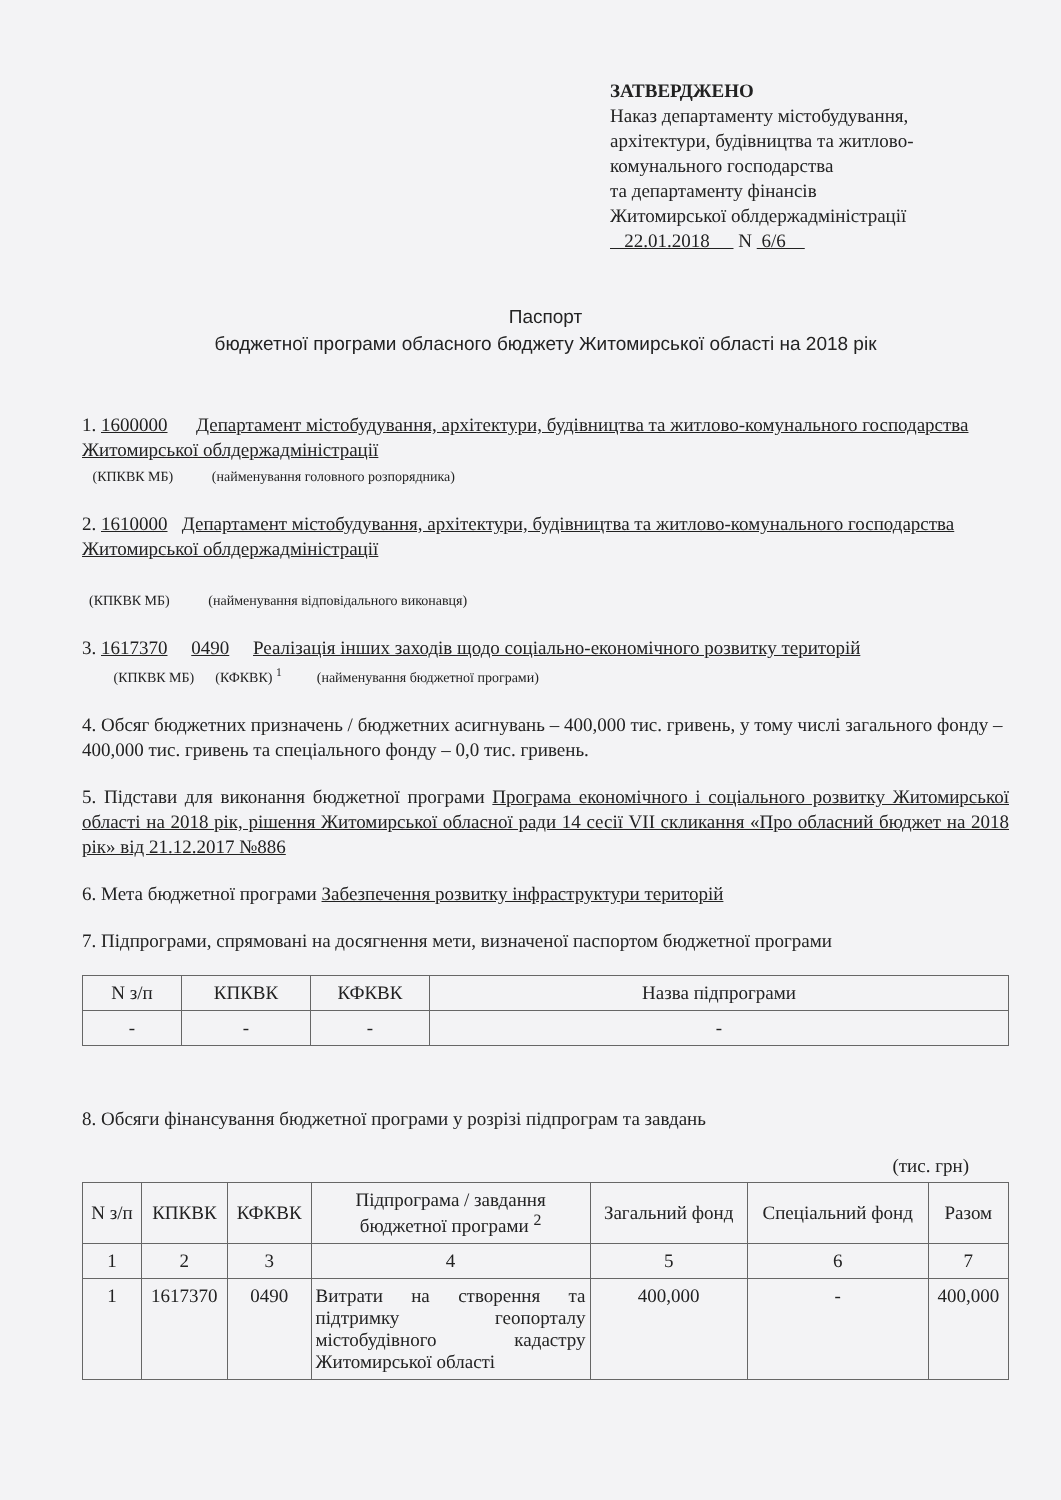ЗАТВЕРДЖЕНО
Наказ департаменту містобудування, архітектури, будівництва та житлово-комунального господарства
та департаменту фінансів
Житомирської облдержадміністрації
22.01.2018 N 6/6
Паспорт
бюджетної програми обласного бюджету Житомирської області на 2018 рік
1. 1600000 Департамент містобудування, архітектури, будівництва та житлово-комунального господарства Житомирської облдержадміністрації
(КПКВК МБ) (найменування головного розпорядника)
2. 1610000 Департамент містобудування, архітектури, будівництва та житлово-комунального господарства Житомирської облдержадміністрації
(КПКВК МБ) (найменування відповідального виконавця)
3. 1617370 0490 Реалізація інших заходів щодо соціально-економічного розвитку територій
(КПКВК МБ) (КФКВК) <sup>1</sup> (найменування бюджетної програми)
4. Обсяг бюджетних призначень / бюджетних асигнувань – 400,000 тис. гривень, у тому числі загального фонду – 400,000 тис. гривень та спеціального фонду – 0,0 тис. гривень.
5. Підстави для виконання бюджетної програми Програма економічного і соціального розвитку Житомирської області на 2018 рік, рішення Житомирської обласної ради 14 сесії VII скликання «Про обласний бюджет на 2018 рік» від 21.12.2017 №886
6. Мета бюджетної програми Забезпечення розвитку інфраструктури територій
7. Підпрограми, спрямовані на досягнення мети, визначеної паспортом бюджетної програми
| N з/п | КПКВК | КФКВК | Назва підпрограми |
| --- | --- | --- | --- |
| - | - | - | - |
8. Обсяги фінансування бюджетної програми у розрізі підпрограм та завдань
(тис. грн)
| N з/п | КПКВК | КФКВК | Підпрограма / завдання бюджетної програми <sup>2</sup> | Загальний фонд | Спеціальний фонд | Разом |
| --- | --- | --- | --- | --- | --- | --- |
| 1 | 2 | 3 | 4 | 5 | 6 | 7 |
| 1 | 1617370 | 0490 | Витрати на створення та підтримку геопорталу містобудівного кадастру Житомирської області | 400,000 | - | 400,000 |